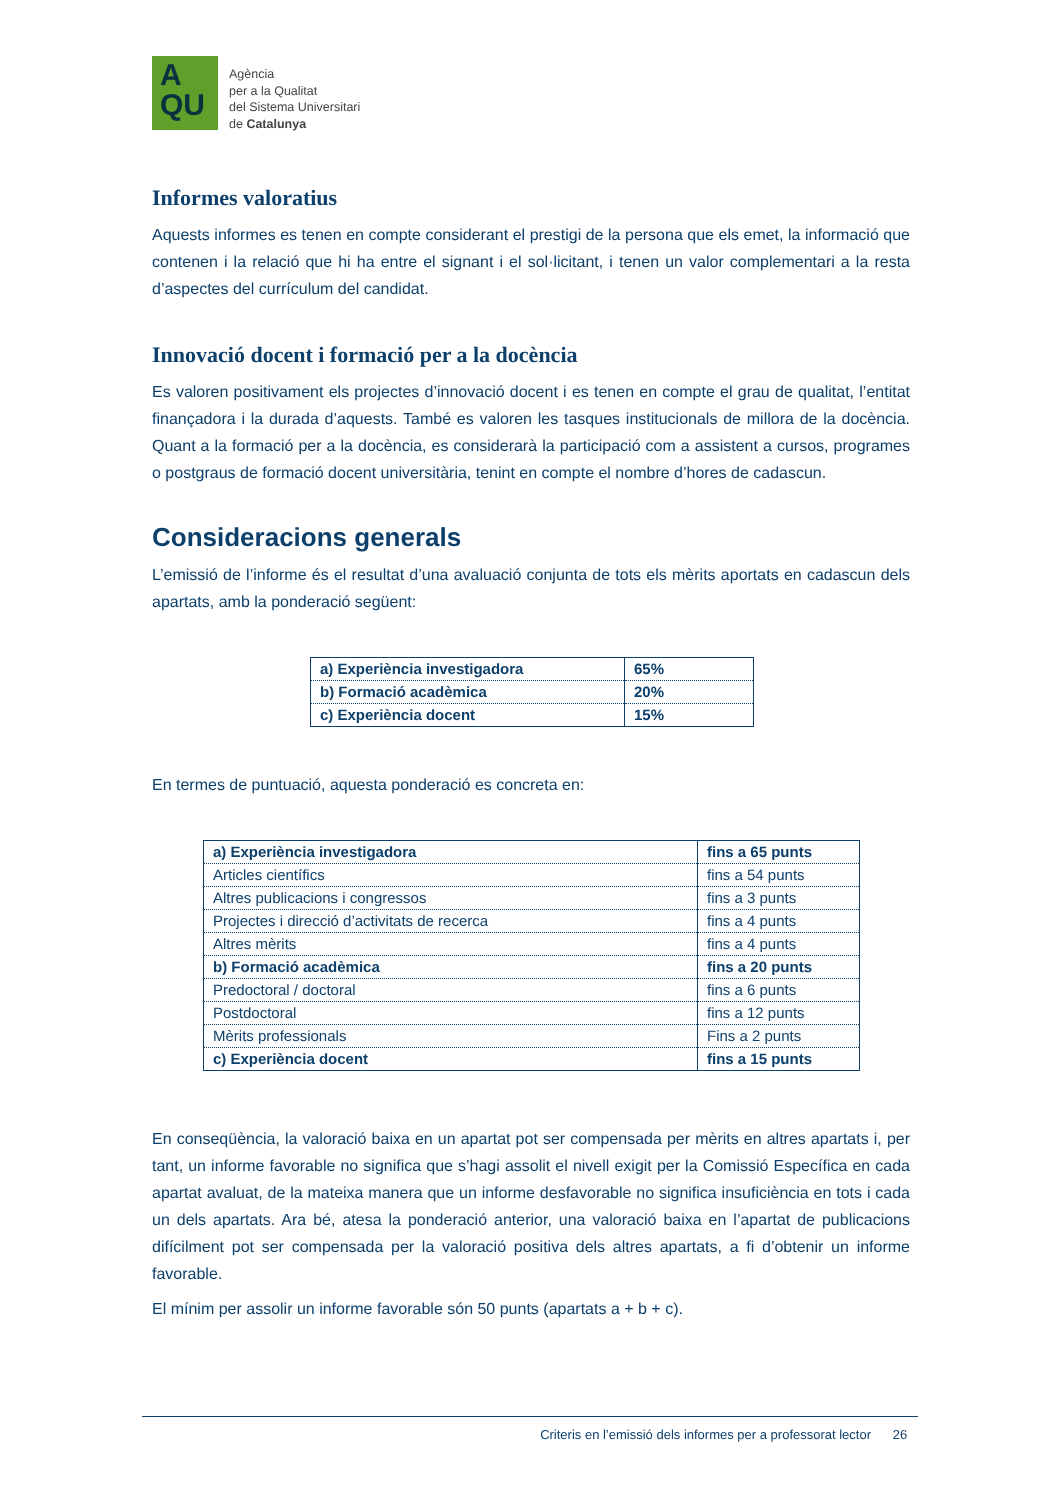A
QU
Agència
per a la Qualitat
del Sistema Universitari
de Catalunya
Informes valoratius
Aquests informes es tenen en compte considerant el prestigi de la persona que els emet, la informació que contenen i la relació que hi ha entre el signant i el sol·licitant, i tenen un valor complementari a la resta d’aspectes del currículum del candidat.
Innovació docent i formació per a la docència
Es valoren positivament els projectes d’innovació docent i es tenen en compte el grau de qualitat, l’entitat finançadora i la durada d’aquests. També es valoren les tasques institucionals de millora de la docència. Quant a la formació per a la docència, es considerarà la participació com a assistent a cursos, programes o postgraus de formació docent universitària, tenint en compte el nombre d’hores de cadascun.
Consideracions generals
L’emissió de l’informe és el resultat d’una avaluació conjunta de tots els mèrits aportats en cadascun dels apartats, amb la ponderació següent:
| a) Experiència investigadora | 65% |
| b) Formació acadèmica | 20% |
| c) Experiència docent | 15% |
En termes de puntuació, aquesta ponderació es concreta en:
| a) Experiència investigadora | fins a 65 punts |
| Articles científics | fins a 54 punts |
| Altres publicacions i congressos | fins a 3 punts |
| Projectes i direcció d’activitats de recerca | fins a 4 punts |
| Altres mèrits | fins a 4 punts |
| b) Formació acadèmica | fins a 20 punts |
| Predoctoral / doctoral | fins a 6 punts |
| Postdoctoral | fins a 12 punts |
| Mèrits professionals | Fins a 2 punts |
| c) Experiència docent | fins a 15 punts |
En conseqüència, la valoració baixa en un apartat pot ser compensada per mèrits en altres apartats i, per tant, un informe favorable no significa que s’hagi assolit el nivell exigit per la Comissió Específica en cada apartat avaluat, de la mateixa manera que un informe desfavorable no significa insuficiència en tots i cada un dels apartats. Ara bé, atesa la ponderació anterior, una valoració baixa en l’apartat de publicacions difícilment pot ser compensada per la valoració positiva dels altres apartats, a fi d’obtenir un informe favorable.
El mínim per assolir un informe favorable són 50 punts (apartats a + b + c).
Criteris en l’emissió dels informes per a professorat lector 26